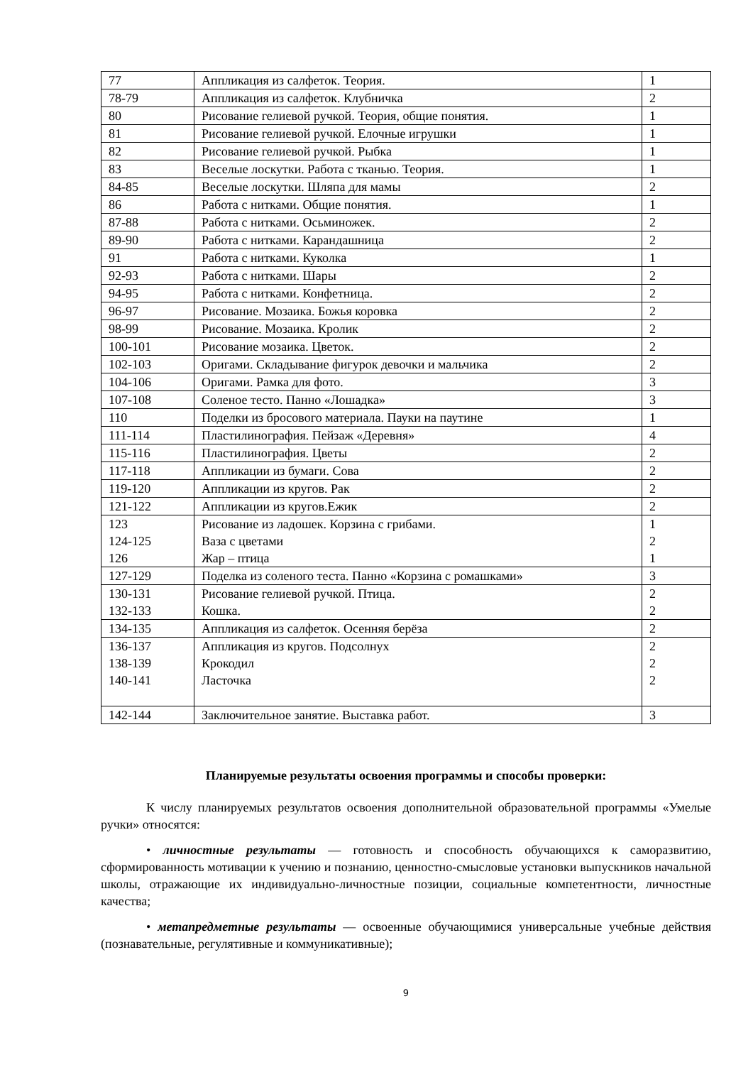| 77 | Аппликация из салфеток. Теория. | 1 |
| 78-79 | Аппликация из салфеток. Клубничка | 2 |
| 80 | Рисование гелиевой ручкой. Теория, общие понятия. | 1 |
| 81 | Рисование гелиевой ручкой. Елочные игрушки | 1 |
| 82 | Рисование гелиевой ручкой. Рыбка | 1 |
| 83 | Веселые лоскутки. Работа с тканью. Теория. | 1 |
| 84-85 | Веселые лоскутки. Шляпа для мамы | 2 |
| 86 | Работа с нитками. Общие понятия. | 1 |
| 87-88 | Работа с нитками. Осьминожек. | 2 |
| 89-90 | Работа с нитками. Карандашница | 2 |
| 91 | Работа с нитками. Куколка | 1 |
| 92-93 | Работа с нитками. Шары | 2 |
| 94-95 | Работа с нитками. Конфетница. | 2 |
| 96-97 | Рисование. Мозаика. Божья коровка | 2 |
| 98-99 | Рисование. Мозаика. Кролик | 2 |
| 100-101 | Рисование мозаика. Цветок. | 2 |
| 102-103 | Оригами. Складывание фигурок девочки и мальчика | 2 |
| 104-106 | Оригами. Рамка для фото. | 3 |
| 107-108 | Соленое тесто. Панно «Лошадка» | 3 |
| 110 | Поделки из бросового материала. Пауки на паутине | 1 |
| 111-114 | Пластилинография. Пейзаж «Деревня» | 4 |
| 115-116 | Пластилинография. Цветы | 2 |
| 117-118 | Аппликации из бумаги. Сова | 2 |
| 119-120 | Аппликации из кругов. Рак | 2 |
| 121-122 | Аппликации из кругов.Ежик | 2 |
| 123 124-125 126 | Рисование из ладошек. Корзина с грибами. Ваза с цветами Жар – птица | 1 2 1 |
| 127-129 | Поделка из соленого теста. Панно «Корзина с ромашками» | 3 |
| 130-131 132-133 | Рисование гелиевой ручкой. Птица. Кошка. | 2 2 |
| 134-135 | Аппликация из салфеток. Осенняя берёза | 2 |
| 136-137 138-139 140-141 | Аппликация из кругов. Подсолнух Крокодил Ласточка | 2 2 2 |
| 142-144 | Заключительное занятие. Выставка работ. | 3 |
Планируемые результаты освоения программы и способы проверки:
К числу планируемых результатов освоения дополнительной образовательной программы «Умелые ручки» относятся:
• личностные результаты — готовность и способность обучающихся к саморазвитию, сформированность мотивации к учению и познанию, ценностно-смысловые установки выпускников начальной школы, отражающие их индивидуально-личностные позиции, социальные компетентности, личностные качества;
• метапредметные результаты — освоенные обучающимися универсальные учебные действия (познавательные, регулятивные и коммуникативные);
9